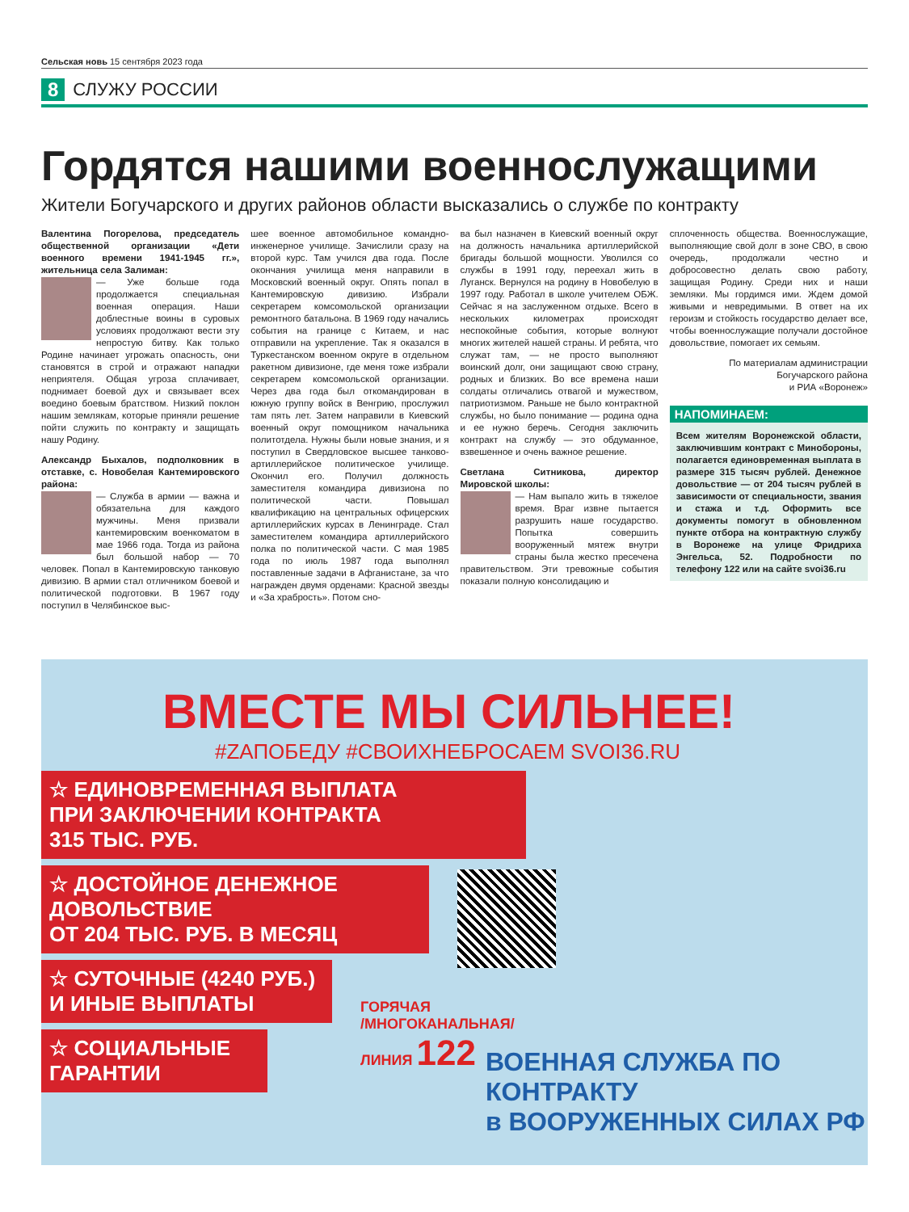Сельская новь 15 сентября 2023 года
8 СЛУЖУ РОССИИ
Гордятся нашими военнослужащими
Жители Богучарского и других районов области высказались о службе по контракту
Валентина Погорелова, председатель общественной организации «Дети военного времени 1941-1945 гг.», жительница села Залиман:
— Уже больше года продолжается специальная военная операция. Наши доблестные воины в суровых условиях продолжают вести эту непростую битву. Как только Родине начинает угрожать опасность, они становятся в строй и отражают нападки неприятеля. Общая угроза сплачивает, поднимает боевой дух и связывает всех воедино боевым братством. Низкий поклон нашим землякам, которые приняли решение пойти служить по контракту и защищать нашу Родину.
Александр Быхалов, подполковник в отставке, с. Новобелая Кантемировского района:
— Служба в армии — важна и обязательна для каждого мужчины. Меня призвали кантемировским военкоматом в мае 1966 года. Тогда из района был большой набор — 70 человек. Попал в Кантемировскую танковую дивизию. В армии стал отличником боевой и политической подготовки. В 1967 году поступил в Челябинское выс-
шее военное автомобильное командно-инженерное училище. Зачислили сразу на второй курс. Там учился два года. После окончания училища меня направили в Московский военный округ. Опять попал в Кантемировскую дивизию. Избрали секретарем комсомольской организации ремонтного батальона. В 1969 году начались события на границе с Китаем, и нас отправили на укрепление. Так я оказался в Туркестанском военном округе в отдельном ракетном дивизионе, где меня тоже избрали секретарем комсомольской организации. Через два года был откомандирован в южную группу войск в Венгрию, прослужил там пять лет. Затем направили в Киевский военный округ помощником начальника политотдела. Нужны были новые знания, и я поступил в Свердловское высшее танково-артиллерийское политическое училище. Окончил его. Получил должность заместителя командира дивизиона по политической части. Повышал квалификацию на центральных офицерских артиллерийских курсах в Ленинграде. Стал заместителем командира артиллерийского полка по политической части. С мая 1985 года по июль 1987 года выполнял поставленные задачи в Афганистане, за что награжден двумя орденами: Красной звезды и «За храбрость». Потом сно-
ва был назначен в Киевский военный округ на должность начальника артиллерийской бригады большой мощности. Уволился со службы в 1991 году, переехал жить в Луганск. Вернулся на родину в Новобелую в 1997 году. Работал в школе учителем ОБЖ. Сейчас я на заслуженном отдыхе. Всего в нескольких километрах происходят неспокойные события, которые волнуют многих жителей нашей страны. И ребята, что служат там, — не просто выполняют воинский долг, они защищают свою страну, родных и близких. Во все времена наши солдаты отличались отвагой и мужеством, патриотизмом. Раньше не было контрактной службы, но было понимание — родина одна и ее нужно беречь. Сегодня заключить контракт на службу — это обдуманное, взвешенное и очень важное решение.
Светлана Ситникова, директор Мировской школы:
— Нам выпало жить в тяжелое время. Враг извне пытается разрушить наше государство. Попытка совершить вооруженный мятеж внутри страны была жестко пресечена правительством. Эти тревожные события показали полную консолидацию и
сплоченность общества. Военнослужащие, выполняющие свой долг в зоне СВО, в свою очередь, продолжали честно и добросовестно делать свою работу, защищая Родину. Среди них и наши земляки. Мы гордимся ими. Ждем домой живыми и невредимыми. В ответ на их героизм и стойкость государство делает все, чтобы военнослужащие получали достойное довольствие, помогает их семьям.
По материалам администрации
Богучарского района
и РИА «Воронеж»
НАПОМИНАЕМ:
Всем жителям Воронежской области, заключившим контракт с Минобороны, полагается единовременная выплата в размере 315 тысяч рублей. Денежное довольствие — от 204 тысяч рублей в зависимости от специальности, звания и стажа и т.д. Оформить все документы помогут в обновленном пункте отбора на контрактную службу в Воронеже на улице Фридриха Энгельса, 52. Подробности по телефону 122 или на сайте svoi36.ru
ВМЕСТЕ МЫ СИЛЬНЕЕ!
#ZАПОБЕДУ #СВОИХНЕБРОСАЕМ SVOI36.RU
☆ ЕДИНОВРЕМЕННАЯ ВЫПЛАТА
ПРИ ЗАКЛЮЧЕНИИ КОНТРАКТА
315 ТЫС. РУБ.
☆ ДОСТОЙНОЕ ДЕНЕЖНОЕ
ДОВОЛЬСТВИЕ
ОТ 204 ТЫС. РУБ. В МЕСЯЦ
☆ СУТОЧНЫЕ (4240 РУБ.)
И ИНЫЕ ВЫПЛАТЫ
☆ СОЦИАЛЬНЫЕ
ГАРАНТИИ
ГОРЯЧАЯ
/МНОГОКАНАЛЬНАЯ/
ЛИНИЯ 122
ВОЕННАЯ СЛУЖБА ПО КОНТРАКТУ
в ВООРУЖЕННЫХ СИЛАХ РФ